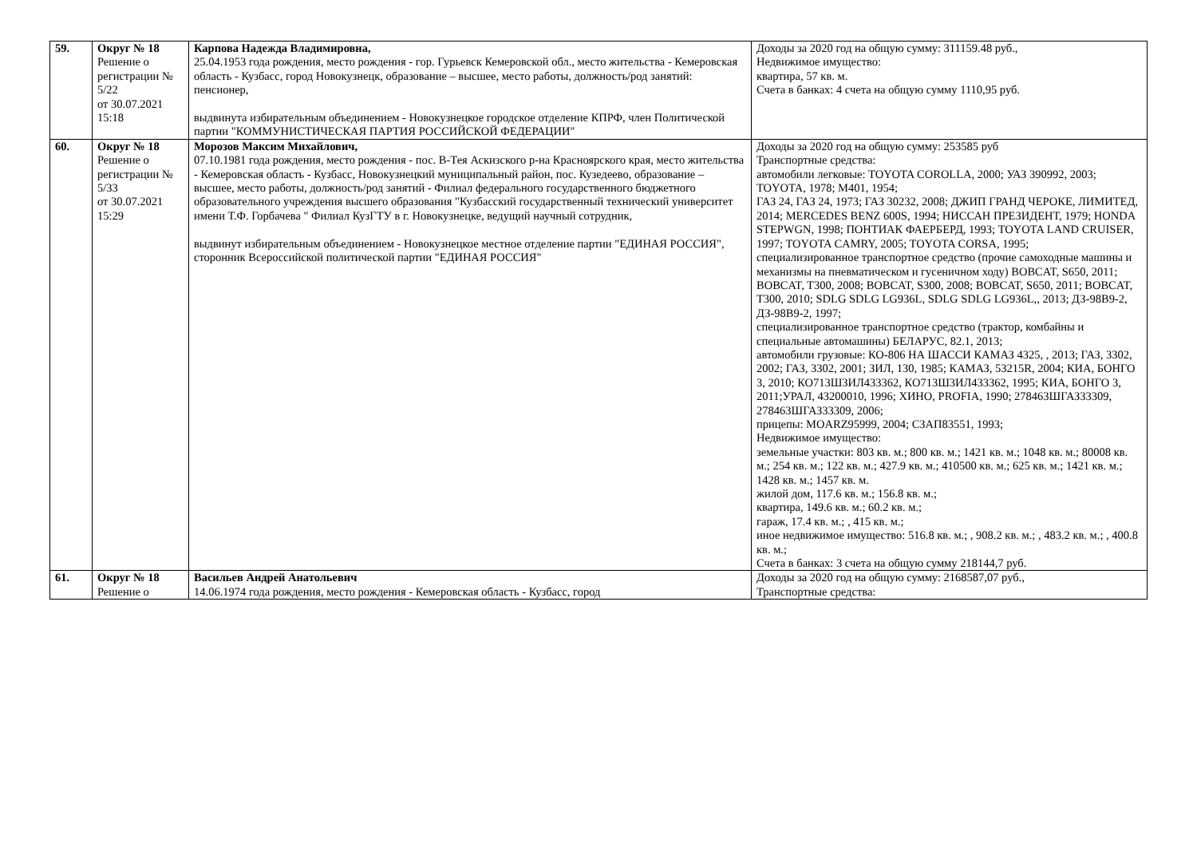| 59. | Округ № 18 Решение о регистрации № 5/22 от 30.07.2021 15:18 | Карпова Надежда Владимировна, 25.04.1953 года рождения, место рождения - гор. Гурьевск Кемеровской обл., место жительства - Кемеровская область - Кузбасс, город Новокузнецк, образование – высшее, место работы, должность/род занятий: пенсионер, выдвинута избирательным объединением - Новокузнецкое городское отделение КПРФ, член Политической партии "КОММУНИСТИЧЕСКАЯ ПАРТИЯ РОССИЙСКОЙ ФЕДЕРАЦИИ" | Доходы за 2020 год на общую сумму: 311159.48 руб., Недвижимое имущество: квартира, 57 кв. м. Счета в банках: 4 счета на общую сумму 1110,95 руб. |
| 60. | Округ № 18 Решение о регистрации № 5/33 от 30.07.2021 15:29 | Морозов Максим Михайлович, 07.10.1981 года рождения, место рождения - пос. В-Тея Аскизского р-на Красноярского края, место жительства - Кемеровская область - Кузбасс, Новокузнецкий муниципальный район, пос. Кузедеево, образование – высшее, место работы, должность/род занятий - Филиал федерального государственного бюджетного образовательного учреждения высшего образования "Кузбасский государственный технический университет имени Т.Ф. Горбачева " Филиал КузГТУ в г. Новокузнецке, ведущий научный сотрудник, выдвинут избирательным объединением - Новокузнецкое местное отделение партии "ЕДИНАЯ РОССИЯ", сторонник Всероссийской политической партии "ЕДИНАЯ РОССИЯ" | Доходы за 2020 год на общую сумму: 253585 руб Транспортные средства: автомобили легковые: TOYOTA COROLLA, 2000; УАЗ 390992, 2003; TOYOTA, 1978; М401, 1954; ГАЗ 24, ГАЗ 24, 1973; ГАЗ 30232, 2008; ДЖИП ГРАНД ЧЕРОКЕ, ЛИМИТЕД, 2014; MERCEDES BENZ 600S, 1994; НИССАН ПРЕЗИДЕНТ, 1979; HONDA STEPWGN, 1998; ПОНТИАК ФАЕРБЕРД, 1993; TOYOTA LAND CRUISER, 1997; TOYOTA CAMRY, 2005; TOYOTA CORSA, 1995; специализированное транспортное средство (прочие самоходные машины и механизмы на пневматическом и гусеничном ходу) BOBCAT, S650, 2011; BOBCAT, T300, 2008; BOBCAT, S300, 2008; BOBCAT, S650, 2011; BOBCAT, T300, 2010; SDLG SDLG LG936L, SDLG SDLG LG936L,, 2013; ДЗ-98В9-2, ДЗ-98В9-2, 1997; специализированное транспортное средство (трактор, комбайны и специальные автомашины) БЕЛАРУС, 82.1, 2013; автомобили грузовые: КО-806 НА ШАССИ КАМАЗ 4325, , 2013; ГАЗ, 3302, 2002; ГАЗ, 3302, 2001; ЗИЛ, 130, 1985; КАМАЗ, 53215R, 2004; КИА, БОНГО 3, 2010; КО713Ш3ИЛ433362, КО713Ш3ИЛ433362, 1995; КИА, БОНГО 3, 2011;УРАЛ, 43200010, 1996; ХИНО, PROFIA, 1990; 278463ШГАЗ33309, 278463ШГАЗ33309, 2006; прицепы: MOARZ95999, 2004; СЗАП83551, 1993; Недвижимое имущество: земельные участки: 803 кв. м.; 800 кв. м.; 1421 кв. м.; 1048 кв. м.; 80008 кв. м.; 254 кв. м.; 122 кв. м.; 427.9 кв. м.; 410500 кв. м.; 625 кв. м.; 1421 кв. м.; 1428 кв. м.; 1457 кв. м. жилой дом, 117.6 кв. м.; 156.8 кв. м.; квартира, 149.6 кв. м.; 60.2 кв. м.; гараж, 17.4 кв. м.; , 415 кв. м.; иное недвижимое имущество: 516.8 кв. м.; , 908.2 кв. м.; , 483.2 кв. м.; , 400.8 кв. м.; Счета в банках: 3 счета на общую сумму 218144,7 руб. |
| 61. | Округ № 18 Решение о | Васильев Андрей Анатольевич 14.06.1974 года рождения, место рождения - Кемеровская область - Кузбасс, город | Доходы за 2020 год на общую сумму: 2168587,07 руб., Транспортные средства: |